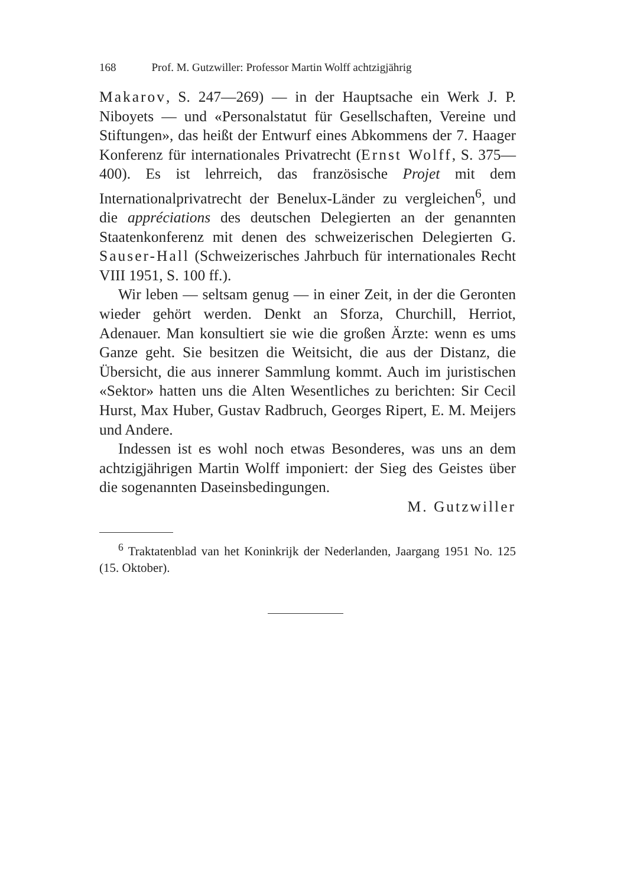168 Prof. M. Gutzwiller: Professor Martin Wolff achtzigjährig
Makarov, S. 247—269) — in der Hauptsache ein Werk J. P. Niboyets — und «Personalstatut für Gesellschaften, Vereine und Stiftungen», das heißt der Entwurf eines Abkommens der 7. Haager Konferenz für internationales Privatrecht (Ernst Wolff, S. 375—400). Es ist lehrreich, das französische Projet mit dem Internationalprivatrecht der Benelux-Länder zu vergleichen<sup>6</sup>, und die appréciations des deutschen Delegierten an der genannten Staatenkonferenz mit denen des schweizerischen Delegierten G. Sauser-Hall (Schweizerisches Jahrbuch für internationales Recht VIII 1951, S. 100 ff.).
Wir leben — seltsam genug — in einer Zeit, in der die Geronten wieder gehört werden. Denkt an Sforza, Churchill, Herriot, Adenauer. Man konsultiert sie wie die großen Ärzte: wenn es ums Ganze geht. Sie besitzen die Weitsicht, die aus der Distanz, die Übersicht, die aus innerer Sammlung kommt. Auch im juristischen «Sektor» hatten uns die Alten Wesentliches zu berichten: Sir Cecil Hurst, Max Huber, Gustav Radbruch, Georges Ripert, E. M. Meijers und Andere.
Indessen ist es wohl noch etwas Besonderes, was uns an dem achtzigjährigen Martin Wolff imponiert: der Sieg des Geistes über die sogenannten Daseinsbedingungen.
M. Gutzwiller
<sup>6</sup> Traktatenblad van het Koninkrijk der Nederlanden, Jaargang 1951 No. 125 (15. Oktober).